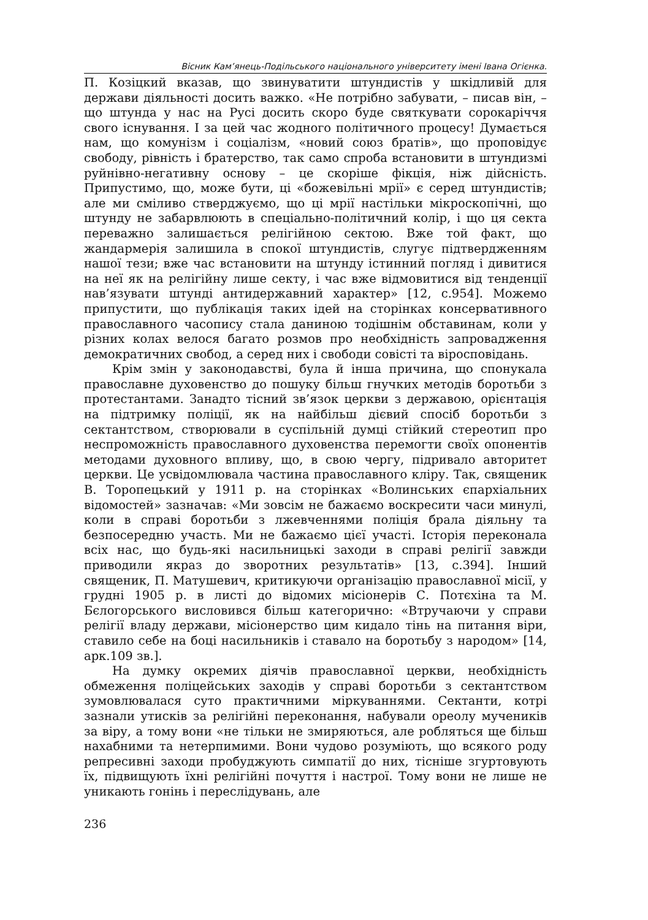Вісник Кам’янець-Подільського національного університету імені Івана Огієнка.
П. Козіцкий вказав, що звинуватити штундистів у шкідливій для держави діяльності досить важко. «Не потрібно забувати, – писав він, – що штунда у нас на Русі досить скоро буде святкувати сорокаріччя свого існування. І за цей час жодного політичного процесу! Думається нам, що комунізм і соціалізм, «новий союз братів», що проповідує свободу, рівність і братерство, так само спроба встановити в штундизмі руйнівно-негативну основу – це скоріше фікція, ніж дійсність. Припустимо, що, може бути, ці «божевільні мрії» є серед штундистів; але ми сміливо стверджуємо, що ці мрії настільки мікроскопічні, що штунду не забарвлюють в спеціально-політичний колір, і що ця секта переважно залишається релігійною сектою. Вже той факт, що жандармерія залишила в спокої штундистів, слугує підтвердженням нашої тези; вже час встановити на штунду істинний погляд і дивитися на неї як на релігійну лише секту, і час вже відмовитися від тенденції нав’язувати штунді антидержавний характер» [12, с.954]. Можемо припустити, що публікація таких ідей на сторінках консервативного православного часопису стала даниною тодішнім обставинам, коли у різних колах велося багато розмов про необхідність запровадження демократичних свобод, а серед них і свободи совісті та віросповідань.
Крім змін у законодавстві, була й інша причина, що спонукала православне духовенство до пошуку більш гнучких методів боротьби з протестантами. Занадто тісний зв’язок церкви з державою, орієнтація на підтримку поліції, як на найбільш дієвий спосіб боротьби з сектантством, створювали в суспільній думці стійкий стереотип про неспроможність православного духовенства перемогти своїх опонентів методами духовного впливу, що, в свою чергу, підривало авторитет церкви. Це усвідомлювала частина православного кліру. Так, священик В. Торопецький у 1911 р. на сторінках «Волинських єпархіальних відомостей» зазначав: «Ми зовсім не бажаємо воскресити часи минулі, коли в справі боротьби з лжевченнями поліція брала діяльну та безпосередню участь. Ми не бажаємо цієї участі. Історія переконала всіх нас, що будь-які насильницькі заходи в справі релігії завжди приводили якраз до зворотних результатів» [13, с.394]. Інший священик, П. Матушевич, критикуючи організацію православної місії, у грудні 1905 р. в листі до відомих місіонерів С. Потєхіна та М. Бєлогорського висловився більш категорично: «Втручаючи у справи релігії владу держави, місіонерство цим кидало тінь на питання віри, ставило себе на боці насильників і ставало на боротьбу з народом» [14, арк.109 зв.].
На думку окремих діячів православної церкви, необхідність обмеження поліцейських заходів у справі боротьби з сектантством зумовлювалася суто практичними міркуваннями. Сектанти, котрі зазнали утисків за релігійні переконання, набували ореолу мучеників за віру, а тому вони «не тільки не змиряються, але робляться ще більш нахабними та нетерпимими. Вони чудово розуміють, що всякого роду репресивні заходи пробуджують симпатії до них, тісніше згуртовують їх, підвищують їхні релігійні почуття і настрої. Тому вони не лише не уникають гонінь і переслідувань, але
236